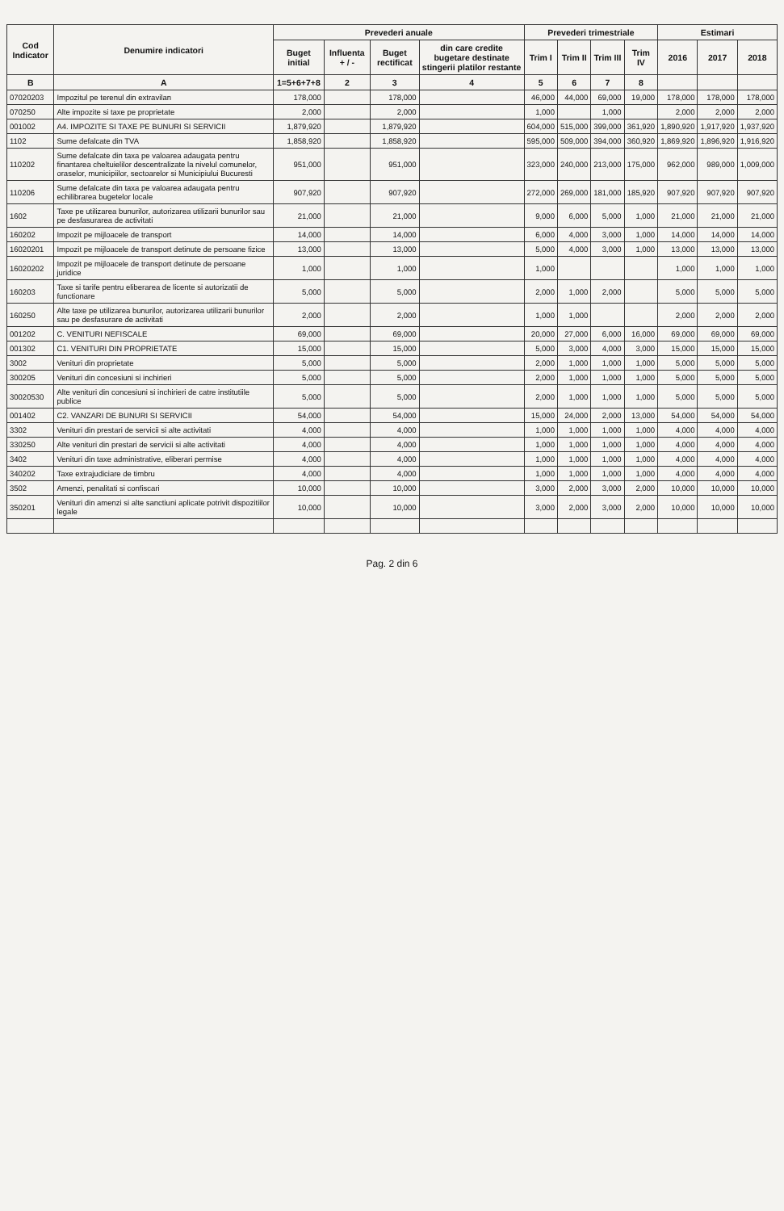| Cod Indicator | Denumire indicatori | Prevederi anuale | | | | Prevederi trimestriale | | | | Estimari | | |
| --- | --- | --- | --- | --- | --- | --- | --- | --- | --- | --- | --- | --- |
| | | Buget initial | Influenta + / - | Buget rectificat | din care credite bugetare destinate stingerii platilor restante | Trim I | Trim II | Trim III | Trim IV | 2016 | 2017 | 2018 |
| B | A | 1=5+6+7+8 | 2 | 3 | 4 | 5 | 6 | 7 | 8 | | | |
| 07020203 | Impozitul pe terenul din extravilan | 178,000 | | 178,000 | | 46,000 | 44,000 | 69,000 | 19,000 | 178,000 | 178,000 | 178,000 |
| 070250 | Alte impozite si taxe pe proprietate | 2,000 | | 2,000 | | 1,000 | | 1,000 | | 2,000 | 2,000 | 2,000 |
| 001002 | A4. IMPOZITE SI TAXE PE BUNURI SI SERVICII | 1,879,920 | | 1,879,920 | | 604,000 | 515,000 | 399,000 | 361,920 | 1,890,920 | 1,917,920 | 1,937,920 |
| 1102 | Sume defalcate din TVA | 1,858,920 | | 1,858,920 | | 595,000 | 509,000 | 394,000 | 360,920 | 1,869,920 | 1,896,920 | 1,916,920 |
| 110202 | Sume defalcate din taxa pe valoarea adaugata pentru finantarea cheltuielilor descentralizate la nivelul comunelor, oraselor, municipiilor, sectoarelor si Municipiului Bucuresti | 951,000 | | 951,000 | | 323,000 | 240,000 | 213,000 | 175,000 | 962,000 | 989,000 | 1,009,000 |
| 110206 | Sume defalcate din taxa pe valoarea adaugata pentru echilibrarea bugetelor locale | 907,920 | | 907,920 | | 272,000 | 269,000 | 181,000 | 185,920 | 907,920 | 907,920 | 907,920 |
| 1602 | Taxe pe utilizarea bunurilor, autorizarea utilizarii bunurilor sau pe desfasurarea de activitati | 21,000 | | 21,000 | | 9,000 | 6,000 | 5,000 | 1,000 | 21,000 | 21,000 | 21,000 |
| 160202 | Impozit pe mijloacele de transport | 14,000 | | 14,000 | | 6,000 | 4,000 | 3,000 | 1,000 | 14,000 | 14,000 | 14,000 |
| 16020201 | Impozit pe mijloacele de transport detinute de persoane fizice | 13,000 | | 13,000 | | 5,000 | 4,000 | 3,000 | 1,000 | 13,000 | 13,000 | 13,000 |
| 16020202 | Impozit pe mijloacele de transport detinute de persoane juridice | 1,000 | | 1,000 | | 1,000 | | | | 1,000 | 1,000 | 1,000 |
| 160203 | Taxe si tarife pentru eliberarea de licente si autorizatii de functionare | 5,000 | | 5,000 | | 2,000 | 1,000 | 2,000 | | 5,000 | 5,000 | 5,000 |
| 160250 | Alte taxe pe utilizarea bunurilor, autorizarea utilizarii bunurilor sau pe desfasurare de activitati | 2,000 | | 2,000 | | 1,000 | 1,000 | | | 2,000 | 2,000 | 2,000 |
| 001202 | C. VENITURI NEFISCALE | 69,000 | | 69,000 | | 20,000 | 27,000 | 6,000 | 16,000 | 69,000 | 69,000 | 69,000 |
| 001302 | C1. VENITURI DIN PROPRIETATE | 15,000 | | 15,000 | | 5,000 | 3,000 | 4,000 | 3,000 | 15,000 | 15,000 | 15,000 |
| 3002 | Venituri din proprietate | 5,000 | | 5,000 | | 2,000 | 1,000 | 1,000 | 1,000 | 5,000 | 5,000 | 5,000 |
| 300205 | Venituri din concesiuni si inchirieri | 5,000 | | 5,000 | | 2,000 | 1,000 | 1,000 | 1,000 | 5,000 | 5,000 | 5,000 |
| 30020530 | Alte venituri din concesiuni si inchirieri de catre institutiile publice | 5,000 | | 5,000 | | 2,000 | 1,000 | 1,000 | 1,000 | 5,000 | 5,000 | 5,000 |
| 001402 | C2. VANZARI DE BUNURI SI SERVICII | 54,000 | | 54,000 | | 15,000 | 24,000 | 2,000 | 13,000 | 54,000 | 54,000 | 54,000 |
| 3302 | Venituri din prestari de servicii si alte activitati | 4,000 | | 4,000 | | 1,000 | 1,000 | 1,000 | 1,000 | 4,000 | 4,000 | 4,000 |
| 330250 | Alte venituri din prestari de servicii si alte activitati | 4,000 | | 4,000 | | 1,000 | 1,000 | 1,000 | 1,000 | 4,000 | 4,000 | 4,000 |
| 3402 | Venituri din taxe administrative, eliberari permise | 4,000 | | 4,000 | | 1,000 | 1,000 | 1,000 | 1,000 | 4,000 | 4,000 | 4,000 |
| 340202 | Taxe extrajudiciare de timbru | 4,000 | | 4,000 | | 1,000 | 1,000 | 1,000 | 1,000 | 4,000 | 4,000 | 4,000 |
| 3502 | Amenzi, penalitati si confiscari | 10,000 | | 10,000 | | 3,000 | 2,000 | 3,000 | 2,000 | 10,000 | 10,000 | 10,000 |
| 350201 | Venituri din amenzi si alte sanctiuni aplicate potrivit dispozitiilor legale | 10,000 | | 10,000 | | 3,000 | 2,000 | 3,000 | 2,000 | 10,000 | 10,000 | 10,000 |
Pag. 2 din 6